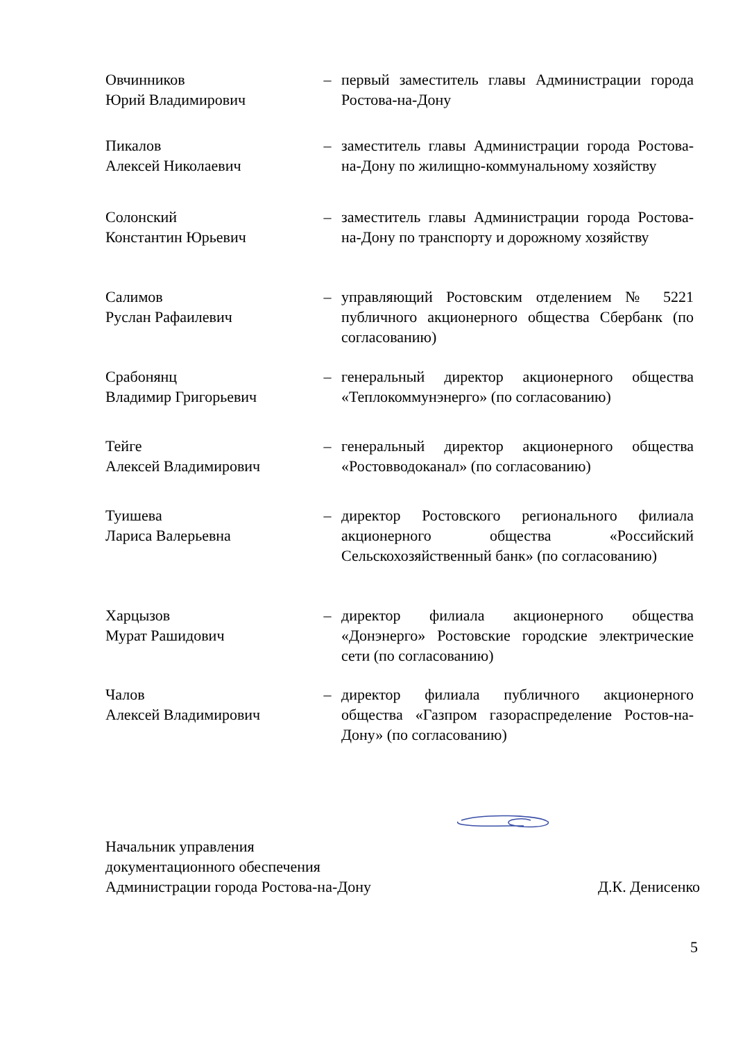Овчинников
Юрий Владимирович
– первый заместитель главы Администрации города Ростова-на-Дону
Пикалов
Алексей Николаевич
– заместитель главы Администрации города Ростова-на-Дону по жилищно-коммунальному хозяйству
Солонский
Константин Юрьевич
– заместитель главы Администрации города Ростова-на-Дону по транспорту и дорожному хозяйству
Салимов
Руслан Рафаилевич
– управляющий Ростовским отделением № 5221 публичного акционерного общества Сбербанк (по согласованию)
Срабонянц
Владимир Григорьевич
– генеральный директор акционерного общества «Теплокоммунэнерго» (по согласованию)
Тейге
Алексей Владимирович
– генеральный директор акционерного общества «Ростовводоканал» (по согласованию)
Туишева
Лариса Валерьевна
– директор Ростовского регионального филиала акционерного общества «Российский Сельскохозяйственный банк» (по согласованию)
Харцызов
Мурат Рашидович
– директор филиала акционерного общества «Донэнерго» Ростовские городские электрические сети (по согласованию)
Чалов
Алексей Владимирович
– директор филиала публичного акционерного общества «Газпром газораспределение Ростов-на-Дону» (по согласованию)
Начальник управления
документационного обеспечения
Администрации города Ростова-на-Дону
Д.К. Денисенко
5